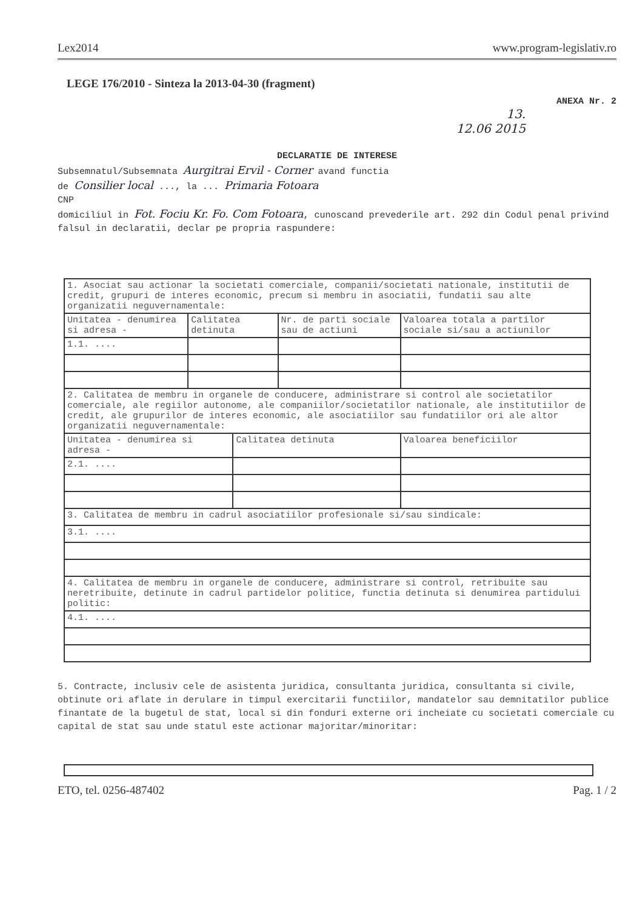Lex2014 www.program-legislativ.ro
LEGE 176/2010 - Sinteza la 2013-04-30 (fragment)
ANEXA Nr. 2
13.
12.06 2015
DECLARATIE DE INTERESE
Subsemnatul/Subsemnata Aurgitrai Ervil - Corner avand functia
de Consilier local ..., la ... Primaria Fotoara
CNP
domiciliul in Fot. Fociu Kr. Fo. Com Fotoara, cunoscand prevederile art. 292 din Codul penal privind falsul in declaratii, declar pe propria raspundere:
| 1. Asociat sau actionar la societati comerciale, companii/societati nationale, institutii de credit, grupuri de interes economic, precum si membru in asociatii, fundatii sau alte organizatii neguvernamentale: | | | | |
| Unitatea - denumirea si adresa - | Calitatea detinuta | | Nr. de parti sociale sau de actiuni | Valoarea totala a partilor sociale si/sau a actiunilor |
| 1.1. .... | | | | |
| 2. Calitatea de membru in organele de conducere, administrare si control ale societatilor comerciale, ale regiilor autonome, ale companiilor/societatilor nationale, ale institutiilor de credit, ale grupurilor de interes economic, ale asociatiilor sau fundatiilor ori ale altor organizatii neguvernamentale: | | | | |
| Unitatea - denumirea si adresa - | | Calitatea detinuta | | Valoarea beneficiilor |
| 2.1. .... | | | | |
| 3. Calitatea de membru in cadrul asociatiilor profesionale si/sau sindicale: | | | | |
| 3.1. .... | | | | |
| 4. Calitatea de membru in organele de conducere, administrare si control, retribuite sau neretribuite, detinute in cadrul partidelor politice, functia detinuta si denumirea partidului politic: | | | | |
| 4.1. .... | | | | |
5. Contracte, inclusiv cele de asistenta juridica, consultanta juridica, consultanta si civile, obtinute ori aflate in derulare in timpul exercitarii functiilor, mandatelor sau demnitatilor publice finantate de la bugetul de stat, local si din fonduri externe ori incheiate cu societati comerciale cu capital de stat sau unde statul este actionar majoritar/minoritar:
ETO, tel. 0256-487402 Pag. 1 / 2